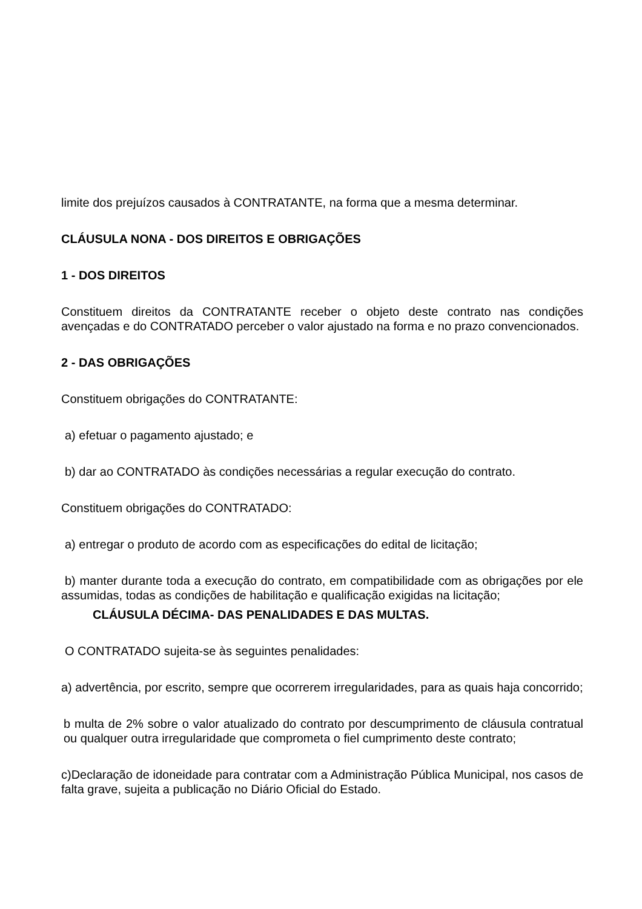limite dos prejuízos causados à CONTRATANTE, na forma que a mesma determinar.
CLÁUSULA NONA - DOS DIREITOS E OBRIGAÇÕES
1 - DOS DIREITOS
Constituem direitos da CONTRATANTE receber o objeto deste contrato nas condições avençadas e do CONTRATADO perceber o valor ajustado na forma e no prazo convencionados.
2 - DAS OBRIGAÇÕES
Constituem obrigações do CONTRATANTE:
a) efetuar o pagamento ajustado; e
b) dar ao CONTRATADO às condições necessárias a regular execução do contrato.
Constituem obrigações do CONTRATADO:
a) entregar o produto de acordo com as especificações do edital de licitação;
b) manter durante toda a execução do contrato, em compatibilidade com as obrigações por ele assumidas, todas as condições de habilitação e qualificação exigidas na licitação;
CLÁUSULA DÉCIMA- DAS PENALIDADES E DAS MULTAS.
O CONTRATADO sujeita-se às seguintes penalidades:
a) advertência, por escrito, sempre que ocorrerem irregularidades, para as quais haja concorrido;
b multa de 2% sobre o valor atualizado do contrato por descumprimento de cláusula contratual ou qualquer outra irregularidade que comprometa o fiel cumprimento deste contrato;
c)Declaração de idoneidade para contratar com a Administração Pública Municipal, nos casos de falta grave, sujeita a publicação no Diário Oficial do Estado.